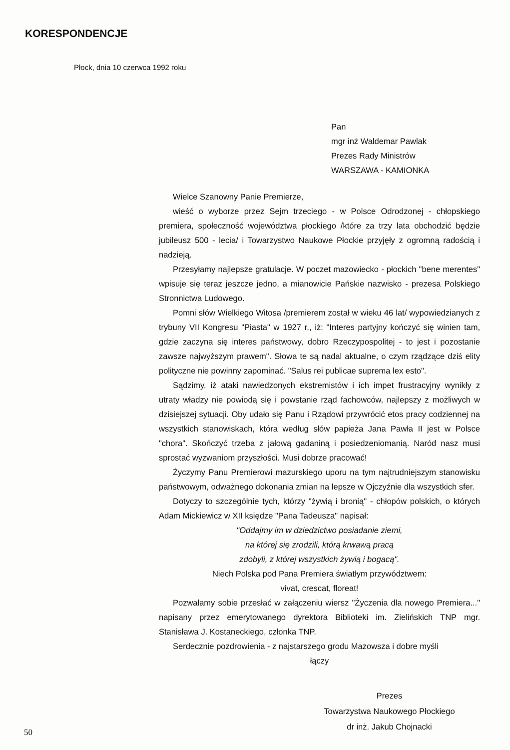KORESPONDENCJE
Płock, dnia 10 czerwca 1992 roku
Pan
mgr inż Waldemar Pawlak
Prezes Rady Ministrów
WARSZAWA - KAMIONKA
Wielce Szanowny Panie Premierze,
wieść o wyborze przez Sejm trzeciego - w Polsce Odrodzonej - chłopskiego premiera, społeczność województwa płockiego /które za trzy lata obchodzić będzie jubileusz 500 - lecia/ i Towarzystwo Naukowe Płockie przyjęły z ogromną radością i nadzieją.
Przesyłamy najlepsze gratulacje. W poczet mazowiecko - płockich "bene merentes" wpisuje się teraz jeszcze jedno, a mianowicie Pańskie nazwisko - prezesa Polskiego Stronnictwa Ludowego.
Pomni słów Wielkiego Witosa /premierem został w wieku 46 lat/ wypowiedzianych z trybuny VII Kongresu "Piasta" w 1927 r., iż: "Interes partyjny kończyć się winien tam, gdzie zaczyna się interes państwowy, dobro Rzeczypospolitej - to jest i pozostanie zawsze najwyższym prawem". Słowa te są nadal aktualne, o czym rządzące dziś elity polityczne nie powinny zapominać. "Salus rei publicae suprema lex esto".
Sądzimy, iż ataki nawiedzonych ekstremistów i ich impet frustracyjny wynikły z utraty władzy nie powiodą się i powstanie rząd fachowców, najlepszy z możliwych w dzisiejszej sytuacji. Oby udało się Panu i Rządowi przywrócić etos pracy codziennej na wszystkich stanowiskach, która według słów papieża Jana Pawła II jest w Polsce "chora". Skończyć trzeba z jałową gadaniną i posiedzeniomanią. Naród nasz musi sprostać wyzwaniom przyszłości. Musi dobrze pracować!
Życzymy Panu Premierowi mazurskiego uporu na tym najtrudniejszym stanowisku państwowym, odważnego dokonania zmian na lepsze w Ojczyźnie dla wszystkich sfer.
Dotyczy to szczególnie tych, którzy "żywią i bronią" - chłopów polskich, o których Adam Mickiewicz w XII księdze "Pana Tadeusza" napisał:
"Oddajmy im w dziedzictwo posiadanie ziemi,
na której się zrodzili, którą krwawą pracą
zdobyli, z której wszystkich żywią i bogacą".
Niech Polska pod Pana Premiera światłym przywództwem:
vivat, crescat, floreat!
Pozwalamy sobie przesłać w załączeniu wiersz "Życzenia dla nowego Premiera..." napisany przez emerytowanego dyrektora Biblioteki im. Zielińskich TNP mgr. Stanisława J. Kostaneckiego, członka TNP.
Serdecznie pozdrowienia - z najstarszego grodu Mazowsza i dobre myśli
łączy
Prezes
Towarzystwa Naukowego Płockiego
dr inż. Jakub Chojnacki
50